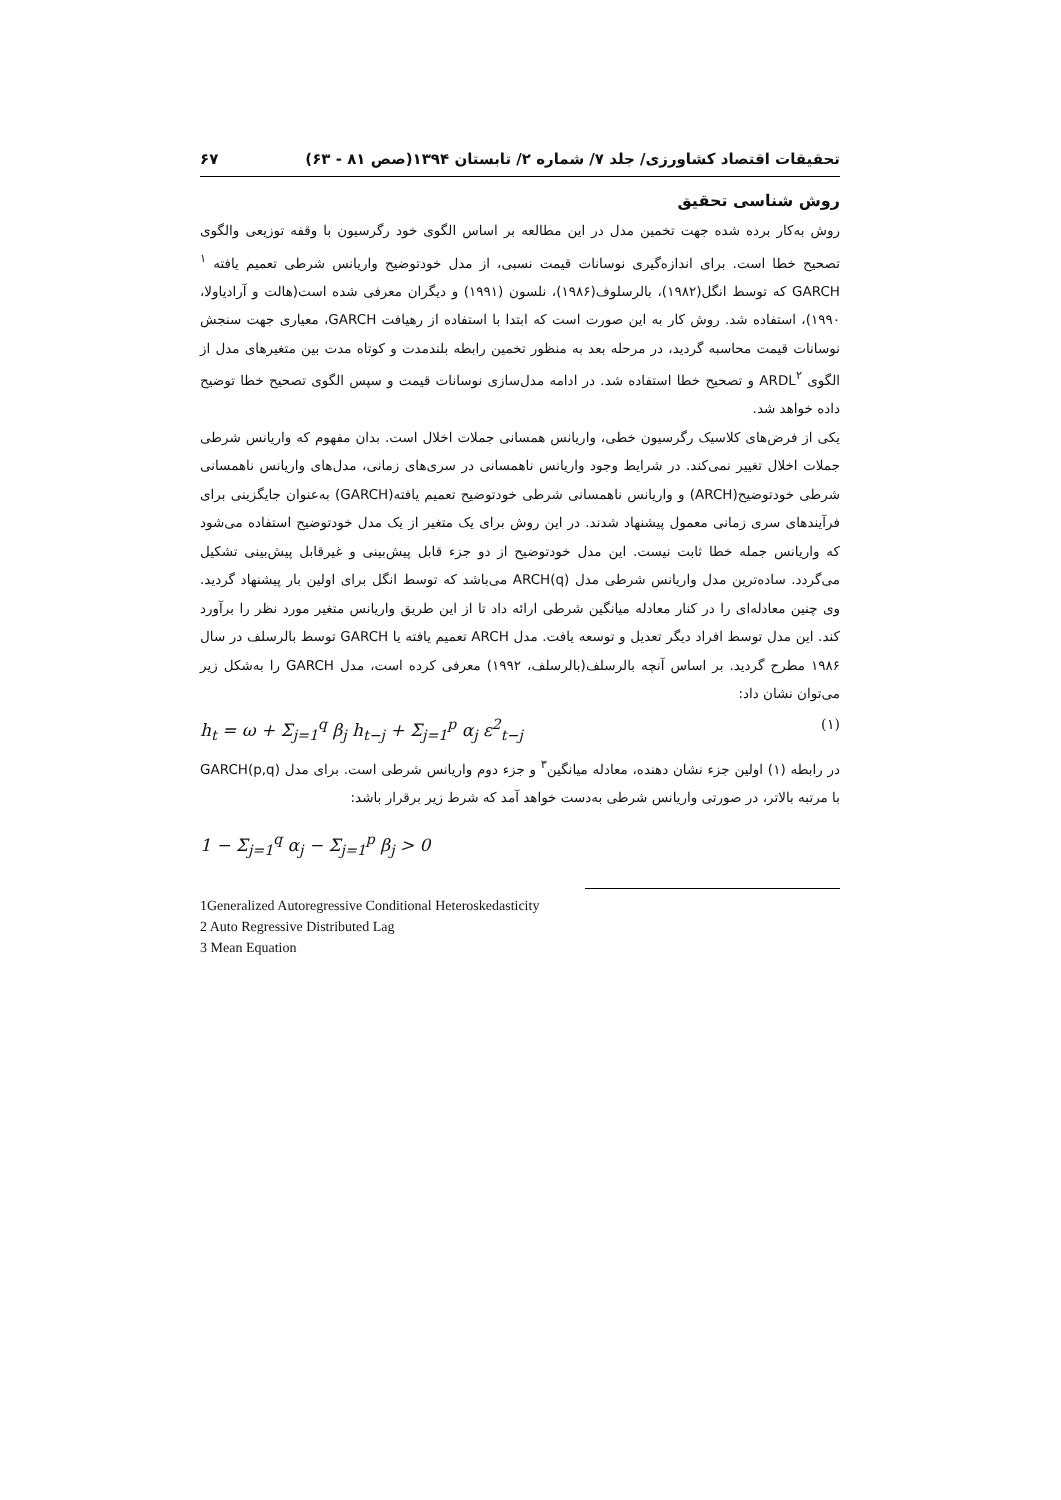تحقیقات اقتصاد کشاورزی/ جلد ۷/ شماره ۲/ تابستان ۱۳۹۴(صص ۸۱ - ۶۳) ۶۷
روش شناسی تحقیق
روش به‌کار برده شده جهت تخمین مدل در این مطالعه بر اساس الگوی خود رگرسیون با وقفه توزیعی والگوی تصحیح خطا است. برای اندازه‌گیری نوسانات قیمت نسبی، از مدل خودتوضیح واریانس شرطی تعمیم یافته <sup>۱</sup> GARCH که توسط انگل(۱۹۸۲)، بالرسلوف(۱۹۸۶)، نلسون (۱۹۹۱) و دیگران معرفی شده است(هالت و آرادیاولا، ۱۹۹۰)، استفاده شد. روش کار به این صورت است که ابتدا با استفاده از رهیافت GARCH، معیاری جهت سنجش نوسانات قیمت محاسبه گردید، در مرحله بعد به منظور تخمین رابطه بلندمدت و کوتاه مدت بین متغیرهای مدل از الگوی ARDL<sup>۲</sup> و تصحیح خطا استفاده شد. در ادامه مدل‌سازی نوسانات قیمت و سپس الگوی تصحیح خطا توضیح داده خواهد شد.
یکی از فرض‌های کلاسیک رگرسیون خطی، واریانس همسانی جملات اخلال است. بدان مفهوم که واریانس شرطی جملات اخلال تغییر نمی‌کند. در شرایط وجود واریانس ناهمسانی در سری‌های زمانی، مدل‌های واریانس ناهمسانی شرطی خودتوضیح(ARCH) و واریانس ناهمسانی شرطی خودتوضیح تعمیم یافته(GARCH) به‌عنوان جایگزینی برای فرآیندهای سری زمانی معمول پیشنهاد شدند. در این روش برای یک متغیر از یک مدل خودتوضیح استفاده می‌شود که واریانس جمله خطا ثابت نیست. این مدل خودتوضیح از دو جزء قابل پیش‌بینی و غیرقابل پیش‌بینی تشکیل می‌گردد. ساده‌ترین مدل واریانس شرطی مدل ARCH(q) می‌باشد که توسط انگل برای اولین بار پیشنهاد گردید. وی چنین معادله‌ای را در کنار معادله میانگین شرطی ارائه داد تا از این طریق واریانس متغیر مورد نظر را برآورد کند. این مدل توسط افراد دیگر تعدیل و توسعه یافت. مدل ARCH تعمیم یافته یا GARCH توسط بالرسلف در سال ۱۹۸۶ مطرح گردید. بر اساس آنچه بالرسلف(بالرسلف، ۱۹۹۲) معرفی کرده است، مدل GARCH را به‌شکل زیر می‌توان نشان داد:
h<sub>t</sub> = ω + Σ<sub>j=1</sub><sup>q</sup> β<sub>j</sub> h<sub>t−j</sub> + Σ<sub>j=1</sub><sup>p</sup> α<sub>j</sub> ε<sup>2</sup><sub>t−j</sub> (۱)
در رابطه (۱) اولین جزء نشان دهنده، معادله میانگین<sup>۳</sup> و جزء دوم واریانس شرطی است. برای مدل GARCH(p,q) با مرتبه بالاتر، در صورتی واریانس شرطی به‌دست خواهد آمد که شرط زیر برقرار باشد:
1 − Σ<sub>j=1</sub><sup>q</sup> α<sub>j</sub> − Σ<sub>j=1</sub><sup>p</sup> β<sub>j</sub> > 0
1Generalized Autoregressive Conditional Heteroskedasticity
2 Auto Regressive Distributed Lag
3 Mean Equation